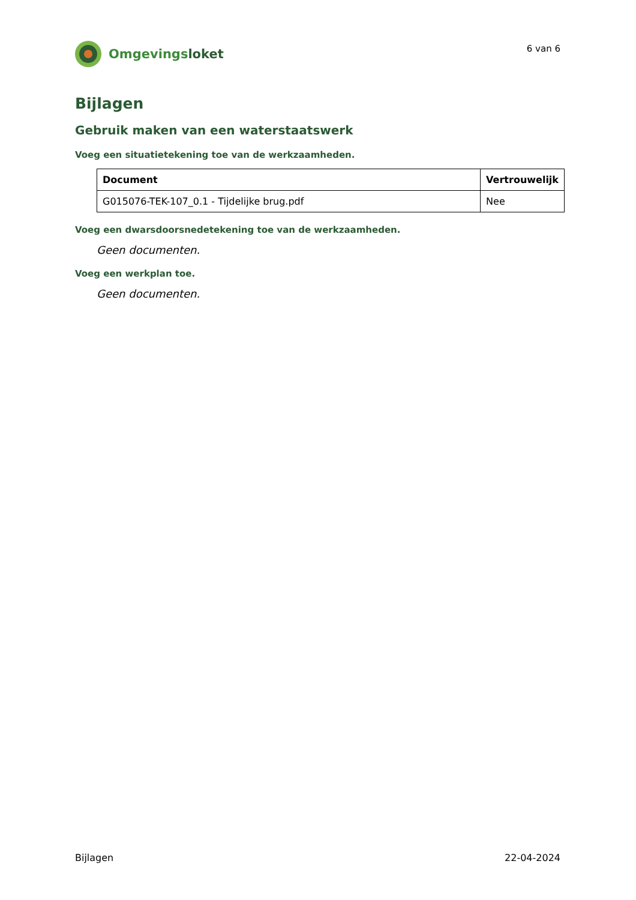Omgevingsloket
6 van 6
Bijlagen
Gebruik maken van een waterstaatswerk
Voeg een situatietekening toe van de werkzaamheden.
| Document | Vertrouwelijk |
| --- | --- |
| G015076-TEK-107_0.1 - Tijdelijke brug.pdf | Nee |
Voeg een dwarsdoorsnedetekening toe van de werkzaamheden.
Geen documenten.
Voeg een werkplan toe.
Geen documenten.
Bijlagen 22-04-2024